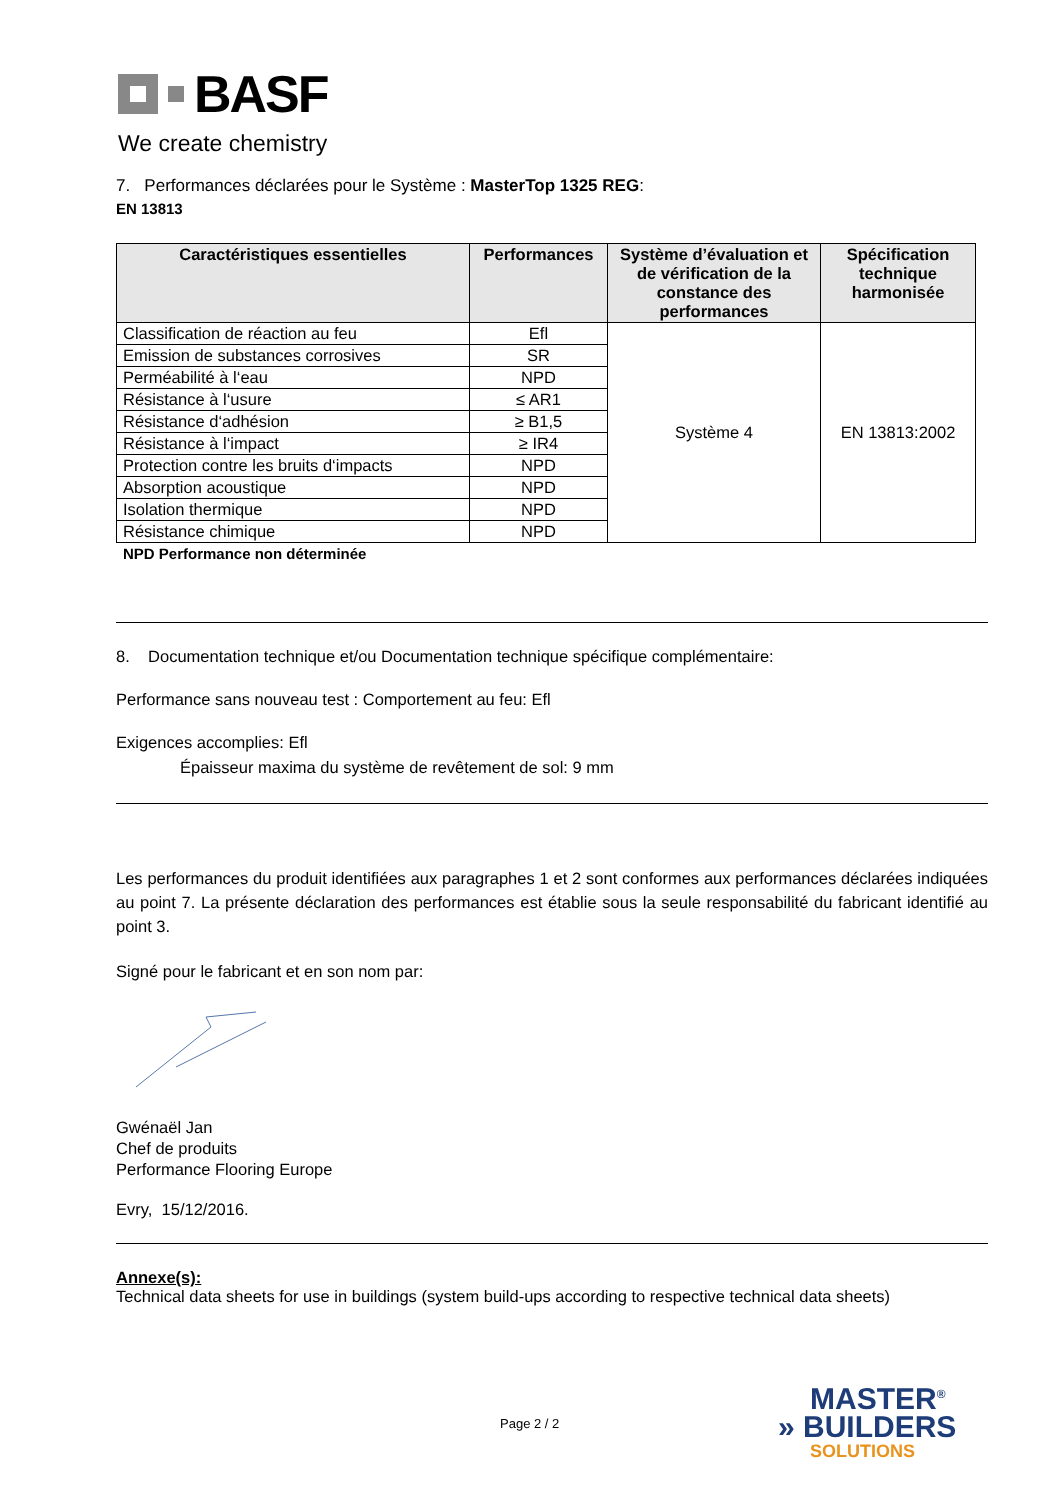BASF
We create chemistry
7. Performances déclarées pour le Système : MasterTop 1325 REG:
EN 13813
| Caractéristiques essentielles | Performances | Système d’évaluation et de vérification de la constance des performances | Spécification technique harmonisée |
| --- | --- | --- | --- |
| Classification de réaction au feu | Efl | Système 4 | EN 13813:2002 |
| Emission de substances corrosives | SR | | |
| Perméabilité à l‘eau | NPD | | |
| Résistance à l‘usure | ≤ AR1 | | |
| Résistance d‘adhésion | ≥ B1,5 | | |
| Résistance à l‘impact | ≥ IR4 | | |
| Protection contre les bruits d‘impacts | NPD | | |
| Absorption acoustique | NPD | | |
| Isolation thermique | NPD | | |
| Résistance chimique | NPD | | |
NPD Performance non déterminée
8. Documentation technique et/ou Documentation technique spécifique complémentaire:
Performance sans nouveau test : Comportement au feu: Efl
Exigences accomplies: Efl
Épaisseur maxima du système de revêtement de sol: 9 mm
Les performances du produit identifiées aux paragraphes 1 et 2 sont conformes aux performances déclarées indiquées au point 7. La présente déclaration des performances est établie sous la seule responsabilité du fabricant identifié au point 3.
Signé pour le fabricant et en son nom par:
Gwénaël Jan
Chef de produits
Performance Flooring Europe
Evry, 15/12/2016.
Annexe(s):
Technical data sheets for use in buildings (system build-ups according to respective technical data sheets)
Page 2 / 2
MASTER<sup>®</sup>
» BUILDERS
SOLUTIONS